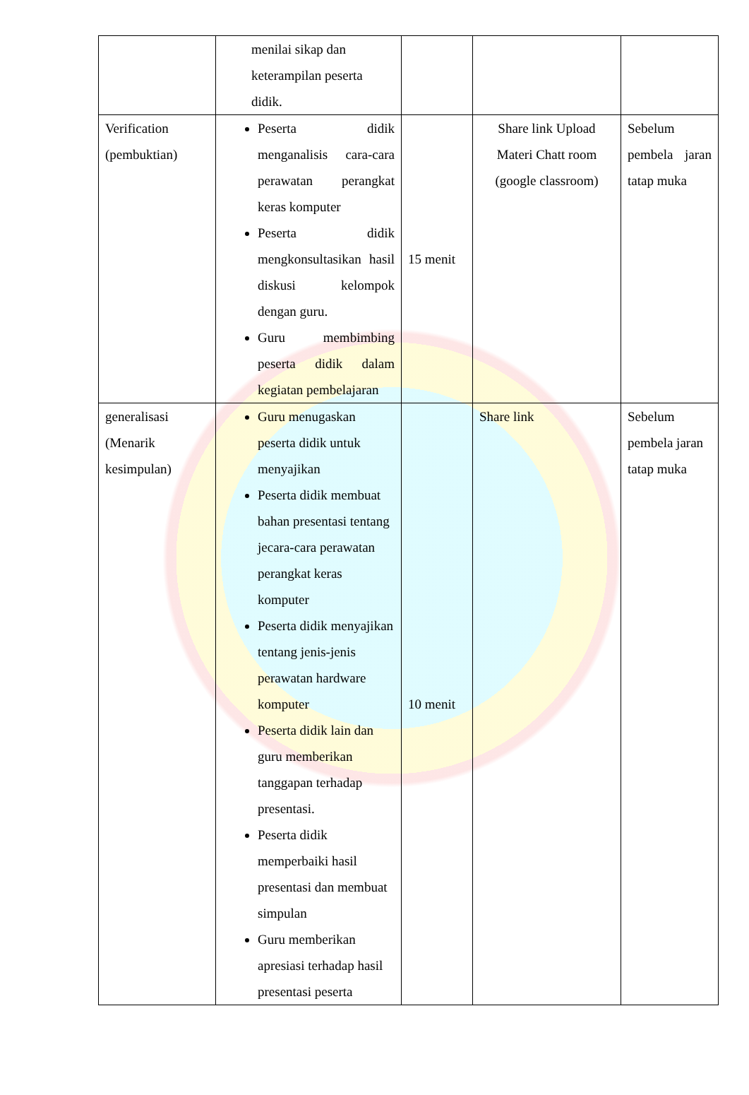| | menilai sikap dan keterampilan peserta didik. | | | |
| Verification (pembuktian) | Peserta didik menganalisis cara-cara perawatan perangkat keras komputer Peserta didik mengkonsultasikan hasil diskusi kelompok dengan guru. Guru membimbing peserta didik dalam kegiatan pembelajaran | 15 menit | Share link Upload Materi Chatt room (google classroom) | Sebelum pembela jaran tatap muka |
| generalisasi (Menarik kesimpulan) | Guru menugaskan peserta didik untuk menyajikan Peserta didik membuat bahan presentasi tentang jecara-cara perawatan perangkat keras komputer Peserta didik menyajikan tentang jenis-jenis perawatan hardware komputer Peserta didik lain dan guru memberikan tanggapan terhadap presentasi. Peserta didik memperbaiki hasil presentasi dan membuat simpulan Guru memberikan apresiasi terhadap hasil presentasi peserta | 10 menit | Share link | Sebelum pembela jaran tatap muka |